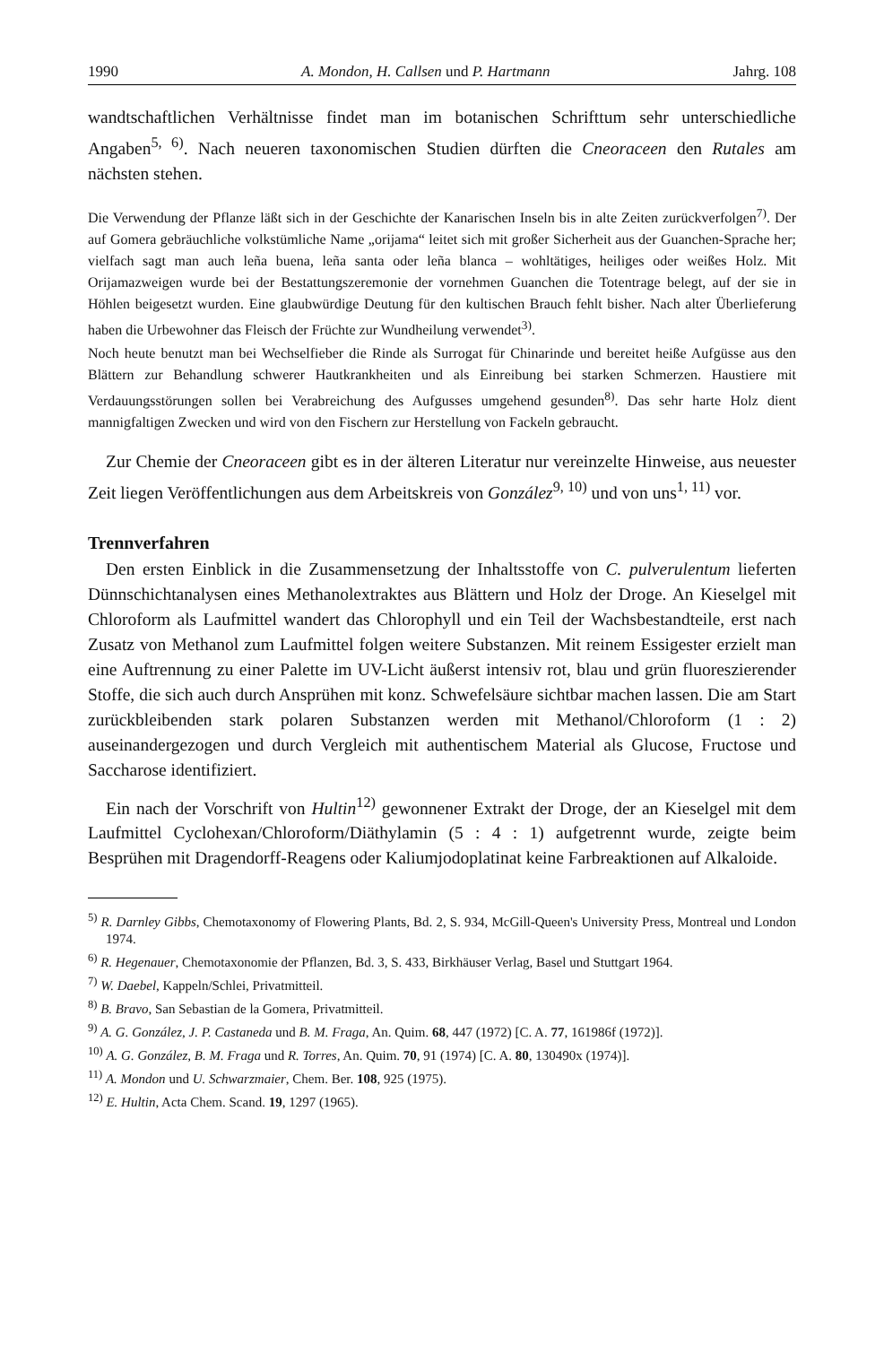1990 A. Mondon, H. Callsen und P. Hartmann Jahrg. 108
wandtschaftlichen Verhältnisse findet man im botanischen Schrifttum sehr unterschiedliche Angaben<sup>5, 6)</sup>. Nach neueren taxonomischen Studien dürften die Cneoraceen den Rutales am nächsten stehen.
Die Verwendung der Pflanze läßt sich in der Geschichte der Kanarischen Inseln bis in alte Zeiten zurückverfolgen<sup>7)</sup>. Der auf Gomera gebräuchliche volkstümliche Name „orijama“ leitet sich mit großer Sicherheit aus der Guanchen-Sprache her; vielfach sagt man auch leña buena, leña santa oder leña blanca – wohltätiges, heiliges oder weißes Holz. Mit Orijamazweigen wurde bei der Bestattungszeremonie der vornehmen Guanchen die Totentrage belegt, auf der sie in Höhlen beigesetzt wurden. Eine glaubwürdige Deutung für den kultischen Brauch fehlt bisher. Nach alter Überlieferung haben die Urbewohner das Fleisch der Früchte zur Wundheilung verwendet<sup>3)</sup>.
Noch heute benutzt man bei Wechselfieber die Rinde als Surrogat für Chinarinde und bereitet heiße Aufgüsse aus den Blättern zur Behandlung schwerer Hautkrankheiten und als Einreibung bei starken Schmerzen. Haustiere mit Verdauungsstörungen sollen bei Verabreichung des Aufgusses umgehend gesunden<sup>8)</sup>. Das sehr harte Holz dient mannigfaltigen Zwecken und wird von den Fischern zur Herstellung von Fackeln gebraucht.
Zur Chemie der Cneoraceen gibt es in der älteren Literatur nur vereinzelte Hinweise, aus neuester Zeit liegen Veröffentlichungen aus dem Arbeitskreis von González<sup>9, 10)</sup> und von uns<sup>1, 11)</sup> vor.
Trennverfahren
Den ersten Einblick in die Zusammensetzung der Inhaltsstoffe von C. pulverulentum lieferten Dünnschichtanalysen eines Methanolextraktes aus Blättern und Holz der Droge. An Kieselgel mit Chloroform als Laufmittel wandert das Chlorophyll und ein Teil der Wachsbestandteile, erst nach Zusatz von Methanol zum Laufmittel folgen weitere Substanzen. Mit reinem Essigester erzielt man eine Auftrennung zu einer Palette im UV-Licht äußerst intensiv rot, blau und grün fluoreszierender Stoffe, die sich auch durch Ansprühen mit konz. Schwefelsäure sichtbar machen lassen. Die am Start zurückbleibenden stark polaren Substanzen werden mit Methanol/Chloroform (1 : 2) auseinandergezogen und durch Vergleich mit authentischem Material als Glucose, Fructose und Saccharose identifiziert.
Ein nach der Vorschrift von Hultin<sup>12)</sup> gewonnener Extrakt der Droge, der an Kieselgel mit dem Laufmittel Cyclohexan/Chloroform/Diäthylamin (5 : 4 : 1) aufgetrennt wurde, zeigte beim Besprühen mit Dragendorff-Reagens oder Kaliumjodoplatinat keine Farbreaktionen auf Alkaloide.
<sup>5)</sup> R. Darnley Gibbs, Chemotaxonomy of Flowering Plants, Bd. 2, S. 934, McGill-Queen's University Press, Montreal und London 1974.
<sup>6)</sup> R. Hegenauer, Chemotaxonomie der Pflanzen, Bd. 3, S. 433, Birkhäuser Verlag, Basel und Stuttgart 1964.
<sup>7)</sup> W. Daebel, Kappeln/Schlei, Privatmitteil.
<sup>8)</sup> B. Bravo, San Sebastian de la Gomera, Privatmitteil.
<sup>9)</sup> A. G. González, J. P. Castaneda und B. M. Fraga, An. Quim. 68, 447 (1972) [C. A. 77, 161986f (1972)].
<sup>10)</sup> A. G. González, B. M. Fraga und R. Torres, An. Quim. 70, 91 (1974) [C. A. 80, 130490x (1974)].
<sup>11)</sup> A. Mondon und U. Schwarzmaier, Chem. Ber. 108, 925 (1975).
<sup>12)</sup> E. Hultin, Acta Chem. Scand. 19, 1297 (1965).